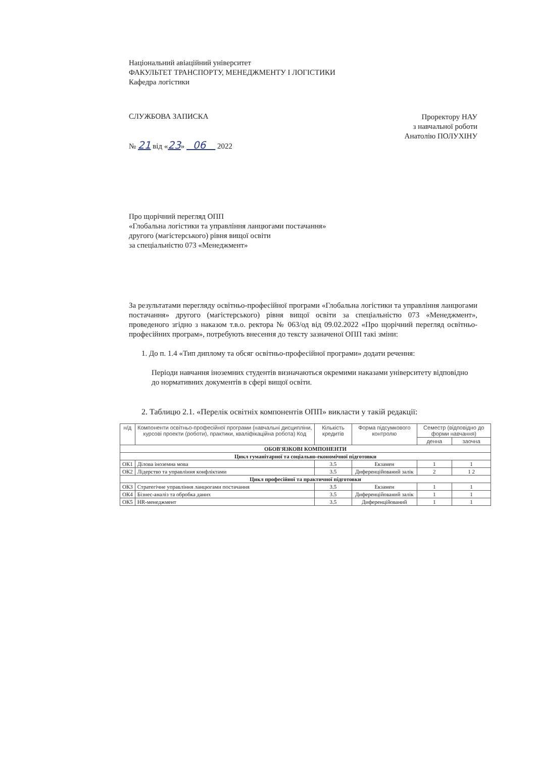Національний авіаційний університет
ФАКУЛЬТЕТ ТРАНСПОРТУ, МЕНЕДЖМЕНТУ І ЛОГІСТИКИ
Кафедра логістики
СЛУЖБОВА ЗАПИСКА
№ 21 від «23» 06 2022
Проректору НАУ
з навчальної роботи
Анатолію ПОЛУХІНУ
Про щорічний перегляд ОПП
«Глобальна логістики та управління ланцюгами постачання»
другого (магістерського) рівня вищої освіти
за спеціальністю 073 «Менеджмент»
За результатами перегляду освітньо-професійної програми «Глобальна логістики та управління ланцюгами постачання» другого (магістерського) рівня вищої освіти за спеціальністю 073 «Менеджмент», проведеного згідно з наказом т.в.о. ректора № 063/од від 09.02.2022 «Про щорічний перегляд освітньо-професійних програм», потребують внесення до тексту зазначеної ОПП такі зміни:
1. До п. 1.4 «Тип диплому та обсяг освітньо-професійної програми» додати речення:
Періоди навчання іноземних студентів визначаються окремими наказами університету відповідно до нормативних документів в сфері вищої освіти.
2. Таблицю 2.1. «Перелік освітніх компонентів ОПП» викласти у такій редакції:
| н/д | Компоненти освітньо-професійної програми (навчальні дисципліни, курсові проекти (роботи), практики, кваліфікаційна робота) Код | Кількість кредитів | Форма підсумкового контролю | Семестр (відповідно до форми навчання) | |
| --- | --- | --- | --- | --- | --- |
| | | | | денна | заочна |
| ОБОВ'ЯЗКОВІ КОМПОНЕНТИ | | | | | |
| Цикл гуманітарної та соціально-економічної підготовки | | | | | |
| ОК1 | Ділова іноземна мова | 3.5 | Екзамен | 1 | 1 |
| ОК2 | Лідерство та управління конфліктами | 3.5 | Диференційований залік | 2 | 1 2 |
| Цикл професійної та практичної підготовки | | | | | |
| ОК3 | Стратегічне управління ланцюгами постачання | 3.5 | Екзамен | 1 | 1 |
| ОК4 | Бізнес-аналіз та обробка даних | 3.5 | Диференційований залік | 1 | 1 |
| ОК5 | HR-менеджмент | 3.5 | Диференційований | 1 | 1 |